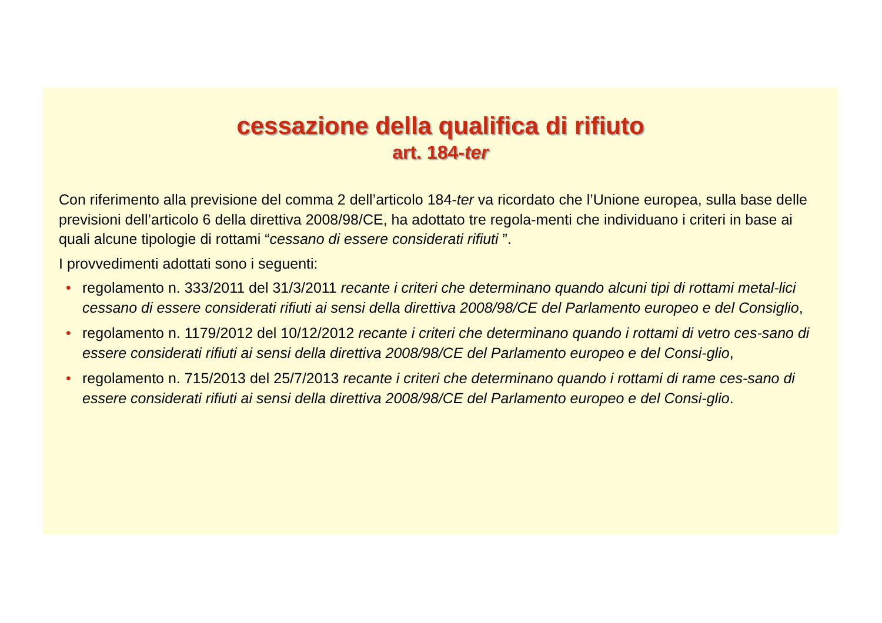cessazione della qualifica di rifiuto
art. 184-ter
Con riferimento alla previsione del comma 2 dell’articolo 184-ter va ricordato che l’Unione europea, sulla base delle previsioni dell’articolo 6 della direttiva 2008/98/CE, ha adottato tre regola-menti che individuano i criteri in base ai quali alcune tipologie di rottami “cessano di essere considerati rifiuti ”.
I provvedimenti adottati sono i seguenti:
• regolamento n. 333/2011 del 31/3/2011 recante i criteri che determinano quando alcuni tipi di rottami metal-lici cessano di essere considerati rifiuti ai sensi della direttiva 2008/98/CE del Parlamento europeo e del Consiglio,
• regolamento n. 1179/2012 del 10/12/2012 recante i criteri che determinano quando i rottami di vetro ces-sano di essere considerati rifiuti ai sensi della direttiva 2008/98/CE del Parlamento europeo e del Consi-glio,
• regolamento n. 715/2013 del 25/7/2013 recante i criteri che determinano quando i rottami di rame ces-sano di essere considerati rifiuti ai sensi della direttiva 2008/98/CE del Parlamento europeo e del Consi-glio.